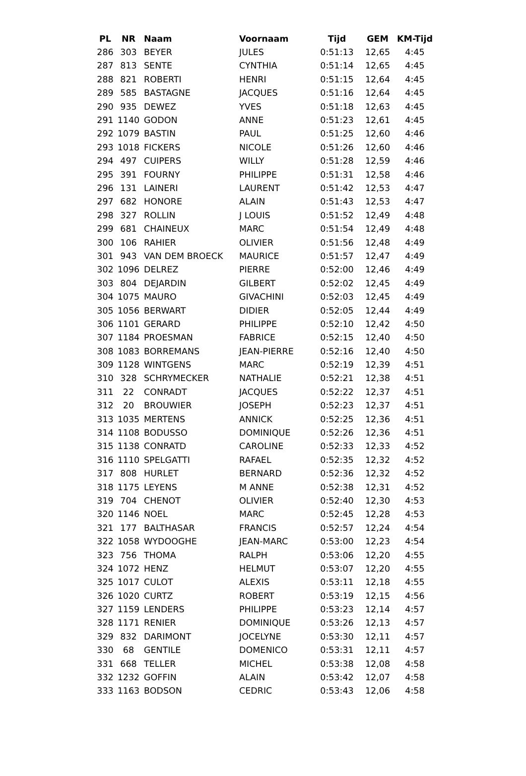| PL | NR | Naam | Voornaam | Tijd | GEM | KM-Tijd |
| --- | --- | --- | --- | --- | --- | --- |
| 286 | 303 | BEYER | JULES | 0:51:13 | 12,65 | 4:45 |
| 287 | 813 | SENTE | CYNTHIA | 0:51:14 | 12,65 | 4:45 |
| 288 | 821 | ROBERTI | HENRI | 0:51:15 | 12,64 | 4:45 |
| 289 | 585 | BASTAGNE | JACQUES | 0:51:16 | 12,64 | 4:45 |
| 290 | 935 | DEWEZ | YVES | 0:51:18 | 12,63 | 4:45 |
| 291 | 1140 | GODON | ANNE | 0:51:23 | 12,61 | 4:45 |
| 292 | 1079 | BASTIN | PAUL | 0:51:25 | 12,60 | 4:46 |
| 293 | 1018 | FICKERS | NICOLE | 0:51:26 | 12,60 | 4:46 |
| 294 | 497 | CUIPERS | WILLY | 0:51:28 | 12,59 | 4:46 |
| 295 | 391 | FOURNY | PHILIPPE | 0:51:31 | 12,58 | 4:46 |
| 296 | 131 | LAINERI | LAURENT | 0:51:42 | 12,53 | 4:47 |
| 297 | 682 | HONORE | ALAIN | 0:51:43 | 12,53 | 4:47 |
| 298 | 327 | ROLLIN | J LOUIS | 0:51:52 | 12,49 | 4:48 |
| 299 | 681 | CHAINEUX | MARC | 0:51:54 | 12,49 | 4:48 |
| 300 | 106 | RAHIER | OLIVIER | 0:51:56 | 12,48 | 4:49 |
| 301 | 943 | VAN DEM BROECK | MAURICE | 0:51:57 | 12,47 | 4:49 |
| 302 | 1096 | DELREZ | PIERRE | 0:52:00 | 12,46 | 4:49 |
| 303 | 804 | DEJARDIN | GILBERT | 0:52:02 | 12,45 | 4:49 |
| 304 | 1075 | MAURO | GIVACHINI | 0:52:03 | 12,45 | 4:49 |
| 305 | 1056 | BERWART | DIDIER | 0:52:05 | 12,44 | 4:49 |
| 306 | 1101 | GERARD | PHILIPPE | 0:52:10 | 12,42 | 4:50 |
| 307 | 1184 | PROESMAN | FABRICE | 0:52:15 | 12,40 | 4:50 |
| 308 | 1083 | BORREMANS | JEAN-PIERRE | 0:52:16 | 12,40 | 4:50 |
| 309 | 1128 | WINTGENS | MARC | 0:52:19 | 12,39 | 4:51 |
| 310 | 328 | SCHRYMECKER | NATHALIE | 0:52:21 | 12,38 | 4:51 |
| 311 | 22 | CONRADT | JACQUES | 0:52:22 | 12,37 | 4:51 |
| 312 | 20 | BROUWIER | JOSEPH | 0:52:23 | 12,37 | 4:51 |
| 313 | 1035 | MERTENS | ANNICK | 0:52:25 | 12,36 | 4:51 |
| 314 | 1108 | BODUSSO | DOMINIQUE | 0:52:26 | 12,36 | 4:51 |
| 315 | 1138 | CONRATD | CAROLINE | 0:52:33 | 12,33 | 4:52 |
| 316 | 1110 | SPELGATTI | RAFAEL | 0:52:35 | 12,32 | 4:52 |
| 317 | 808 | HURLET | BERNARD | 0:52:36 | 12,32 | 4:52 |
| 318 | 1175 | LEYENS | M ANNE | 0:52:38 | 12,31 | 4:52 |
| 319 | 704 | CHENOT | OLIVIER | 0:52:40 | 12,30 | 4:53 |
| 320 | 1146 | NOEL | MARC | 0:52:45 | 12,28 | 4:53 |
| 321 | 177 | BALTHASAR | FRANCIS | 0:52:57 | 12,24 | 4:54 |
| 322 | 1058 | WYDOOGHE | JEAN-MARC | 0:53:00 | 12,23 | 4:54 |
| 323 | 756 | THOMA | RALPH | 0:53:06 | 12,20 | 4:55 |
| 324 | 1072 | HENZ | HELMUT | 0:53:07 | 12,20 | 4:55 |
| 325 | 1017 | CULOT | ALEXIS | 0:53:11 | 12,18 | 4:55 |
| 326 | 1020 | CURTZ | ROBERT | 0:53:19 | 12,15 | 4:56 |
| 327 | 1159 | LENDERS | PHILIPPE | 0:53:23 | 12,14 | 4:57 |
| 328 | 1171 | RENIER | DOMINIQUE | 0:53:26 | 12,13 | 4:57 |
| 329 | 832 | DARIMONT | JOCELYNE | 0:53:30 | 12,11 | 4:57 |
| 330 | 68 | GENTILE | DOMENICO | 0:53:31 | 12,11 | 4:57 |
| 331 | 668 | TELLER | MICHEL | 0:53:38 | 12,08 | 4:58 |
| 332 | 1232 | GOFFIN | ALAIN | 0:53:42 | 12,07 | 4:58 |
| 333 | 1163 | BODSON | CEDRIC | 0:53:43 | 12,06 | 4:58 |